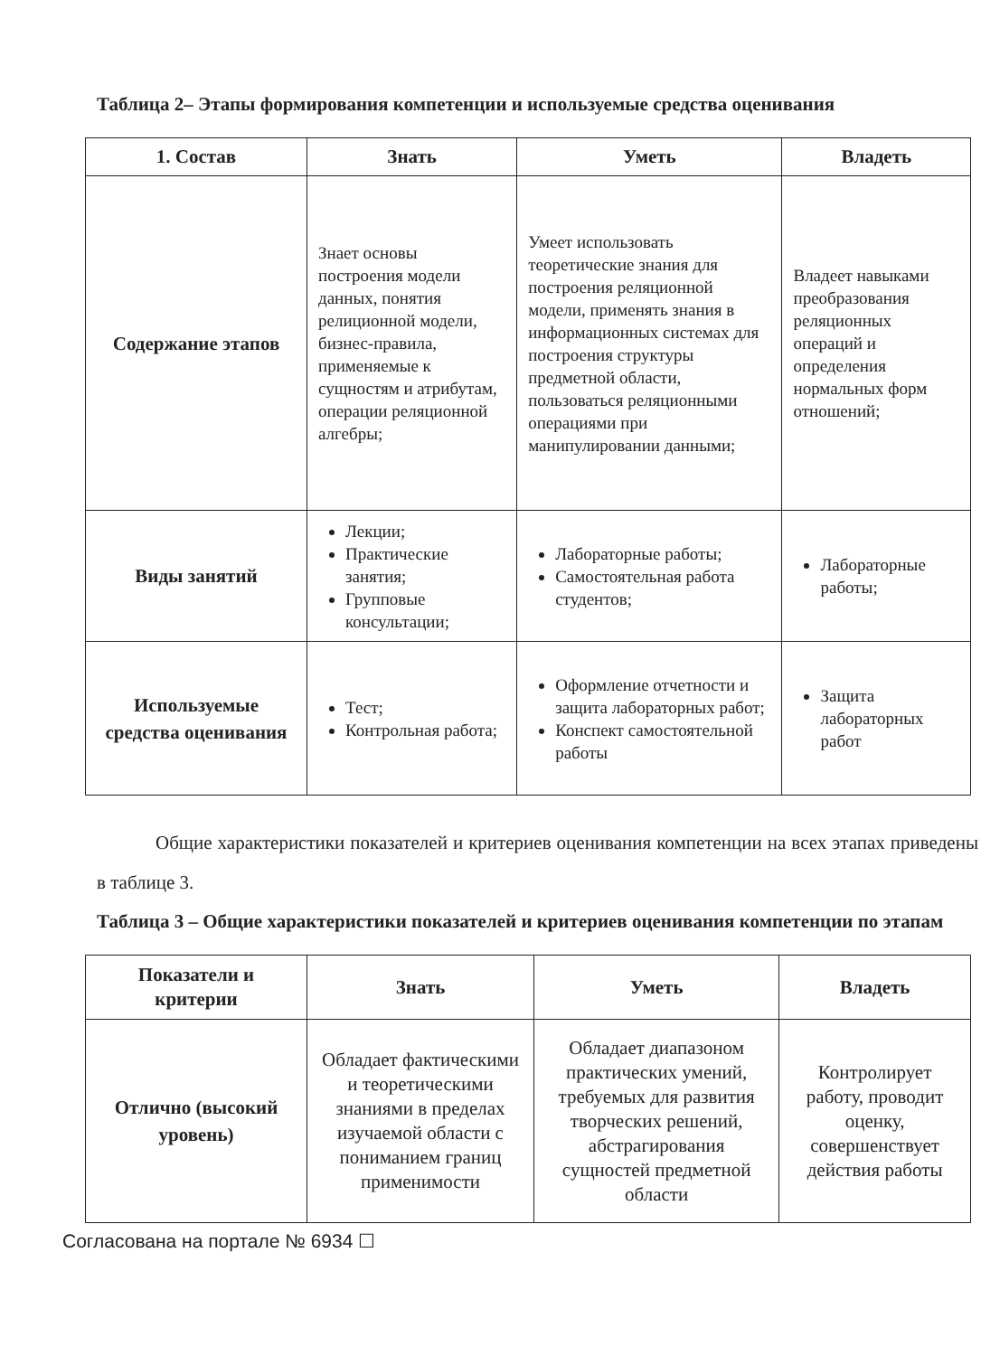Таблица 2– Этапы формирования компетенции и используемые средства оценивания
| 1. Состав | Знать | Уметь | Владеть |
| --- | --- | --- | --- |
| Содержание этапов | Знает основы построения модели данных, понятия релиционной модели, бизнес-правила, применяемые к сущностям и атрибутам, операции реляционной алгебры; | Умеет использовать теоретические знания для построения реляционной модели, применять знания в информационных системах для построения структуры предметной области, пользоваться реляционными операциями при манипулировании данными; | Владеет навыками преобразования реляционных операций и определения нормальных форм отношений; |
| Виды занятий | Лекции; Практические занятия; Групповые консультации; | Лабораторные работы; Самостоятельная работа студентов; | Лабораторные работы; |
| Используемые средства оценивания | Тест; Контрольная работа; | Оформление отчетности и защита лабораторных работ; Конспект самостоятельной работы | Защита лабораторных работ |
Общие характеристики показателей и критериев оценивания компетенции на всех этапах приведены в таблице 3.
Таблица 3 – Общие характеристики показателей и критериев оценивания компетенции по этапам
| Показатели и критерии | Знать | Уметь | Владеть |
| --- | --- | --- | --- |
| Отлично (высокий уровень) | Обладает фактическими и теоретическими знаниями в пределах изучаемой области с пониманием границ применимости | Обладает диапазоном практических умений, требуемых для развития творческих решений, абстрагирования сущностей предметной области | Контролирует работу, проводит оценку, совершенствует действия работы |
Согласована на портале № 6934 ☐